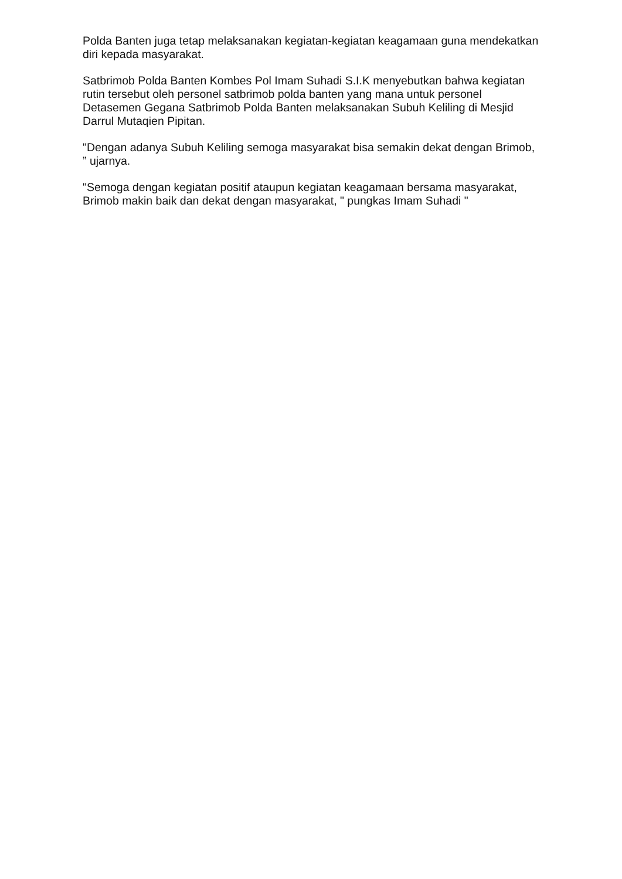Polda Banten juga tetap melaksanakan kegiatan-kegiatan keagamaan guna mendekatkan diri kepada masyarakat.
Satbrimob Polda Banten Kombes Pol Imam Suhadi S.I.K menyebutkan bahwa kegiatan rutin tersebut oleh personel satbrimob polda banten yang mana untuk personel Detasemen Gegana Satbrimob Polda Banten melaksanakan Subuh Keliling di Mesjid Darrul Mutaqien Pipitan.
"Dengan adanya Subuh Keliling semoga masyarakat bisa semakin dekat dengan Brimob, ” ujarnya.
"Semoga dengan kegiatan positif ataupun kegiatan keagamaan bersama masyarakat, Brimob makin baik dan dekat dengan masyarakat, " pungkas Imam Suhadi "